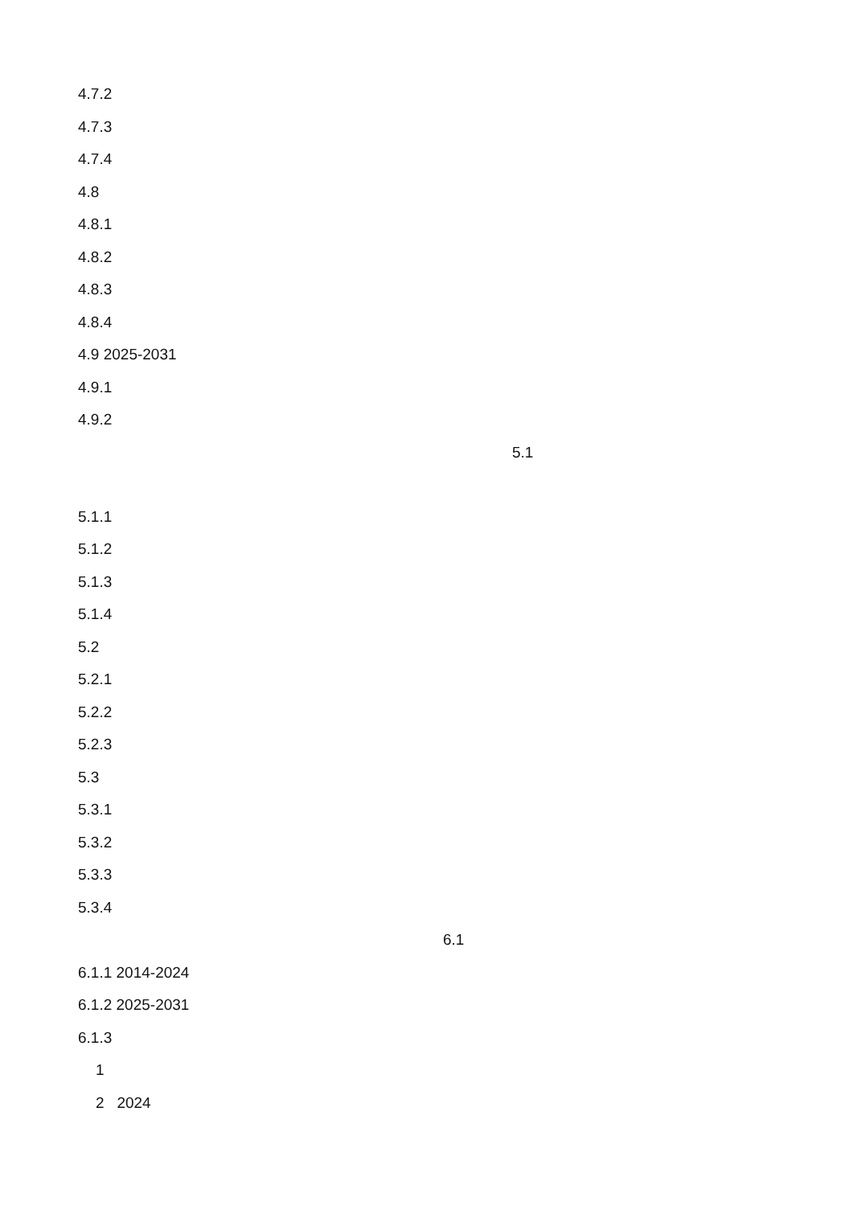4.7.2
4.7.3
4.7.4
4.8
4.8.1
4.8.2
4.8.3
4.8.4
4.9 2025-2031
4.9.1
4.9.2
5.1
5.1.1
5.1.2
5.1.3
5.1.4
5.2
5.2.1
5.2.2
5.2.3
5.3
5.3.1
5.3.2
5.3.3
5.3.4
6.1
6.1.1 2014-2024
6.1.2 2025-2031
6.1.3
1
2 2024